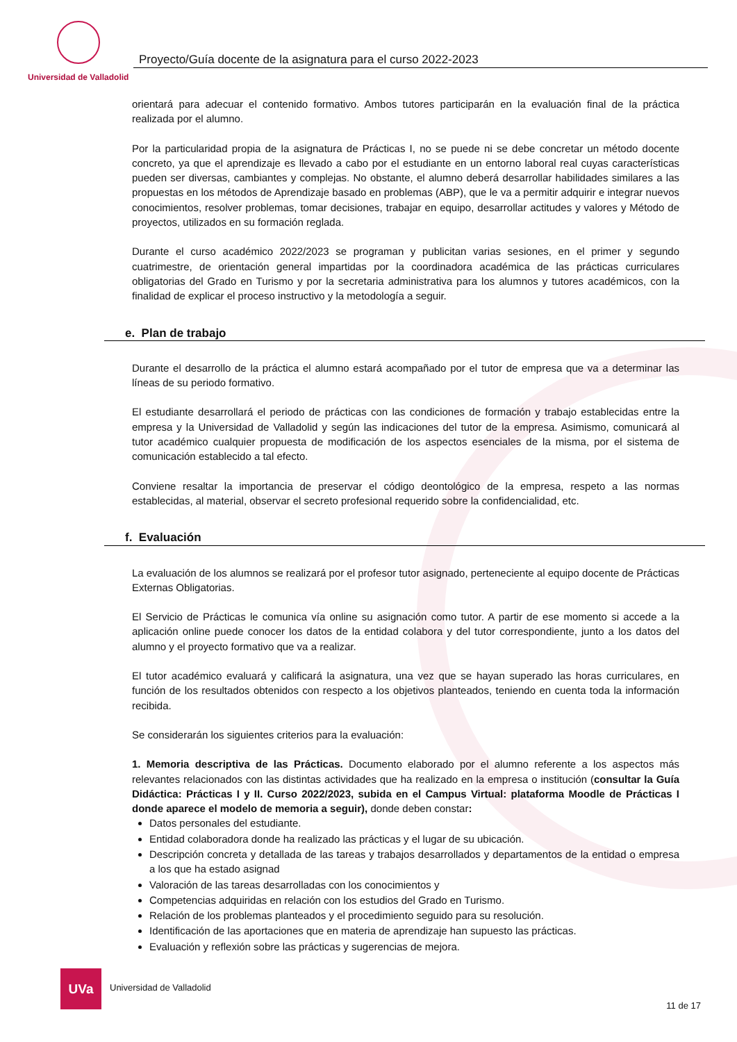Universidad de Valladolid
Proyecto/Guía docente de la asignatura para el curso 2022-2023
orientará para adecuar el contenido formativo. Ambos tutores participarán en la evaluación final de la práctica realizada por el alumno.
Por la particularidad propia de la asignatura de Prácticas I, no se puede ni se debe concretar un método docente concreto, ya que el aprendizaje es llevado a cabo por el estudiante en un entorno laboral real cuyas características pueden ser diversas, cambiantes y complejas. No obstante, el alumno deberá desarrollar habilidades similares a las propuestas en los métodos de Aprendizaje basado en problemas (ABP), que le va a permitir adquirir e integrar nuevos conocimientos, resolver problemas, tomar decisiones, trabajar en equipo, desarrollar actitudes y valores y Método de proyectos, utilizados en su formación reglada.
Durante el curso académico 2022/2023 se programan y publicitan varias sesiones, en el primer y segundo cuatrimestre, de orientación general impartidas por la coordinadora académica de las prácticas curriculares obligatorias del Grado en Turismo y por la secretaria administrativa para los alumnos y tutores académicos, con la finalidad de explicar el proceso instructivo y la metodología a seguir.
e. Plan de trabajo
Durante el desarrollo de la práctica el alumno estará acompañado por el tutor de empresa que va a determinar las líneas de su periodo formativo.
El estudiante desarrollará el periodo de prácticas con las condiciones de formación y trabajo establecidas entre la empresa y la Universidad de Valladolid y según las indicaciones del tutor de la empresa. Asimismo, comunicará al tutor académico cualquier propuesta de modificación de los aspectos esenciales de la misma, por el sistema de comunicación establecido a tal efecto.
Conviene resaltar la importancia de preservar el código deontológico de la empresa, respeto a las normas establecidas, al material, observar el secreto profesional requerido sobre la confidencialidad, etc.
f. Evaluación
La evaluación de los alumnos se realizará por el profesor tutor asignado, perteneciente al equipo docente de Prácticas Externas Obligatorias.
El Servicio de Prácticas le comunica vía online su asignación como tutor. A partir de ese momento si accede a la aplicación online puede conocer los datos de la entidad colabora y del tutor correspondiente, junto a los datos del alumno y el proyecto formativo que va a realizar.
El tutor académico evaluará y calificará la asignatura, una vez que se hayan superado las horas curriculares, en función de los resultados obtenidos con respecto a los objetivos planteados, teniendo en cuenta toda la información recibida.
Se considerarán los siguientes criterios para la evaluación:
1. Memoria descriptiva de las Prácticas. Documento elaborado por el alumno referente a los aspectos más relevantes relacionados con las distintas actividades que ha realizado en la empresa o institución (consultar la Guía Didáctica: Prácticas I y II. Curso 2022/2023, subida en el Campus Virtual: plataforma Moodle de Prácticas I donde aparece el modelo de memoria a seguir), donde deben constar:
Datos personales del estudiante.
Entidad colaboradora donde ha realizado las prácticas y el lugar de su ubicación.
Descripción concreta y detallada de las tareas y trabajos desarrollados y departamentos de la entidad o empresa a los que ha estado asignad
Valoración de las tareas desarrolladas con los conocimientos y
Competencias adquiridas en relación con los estudios del Grado en Turismo.
Relación de los problemas planteados y el procedimiento seguido para su resolución.
Identificación de las aportaciones que en materia de aprendizaje han supuesto las prácticas.
Evaluación y reflexión sobre las prácticas y sugerencias de mejora.
UVa
Universidad de Valladolid
11 de 17